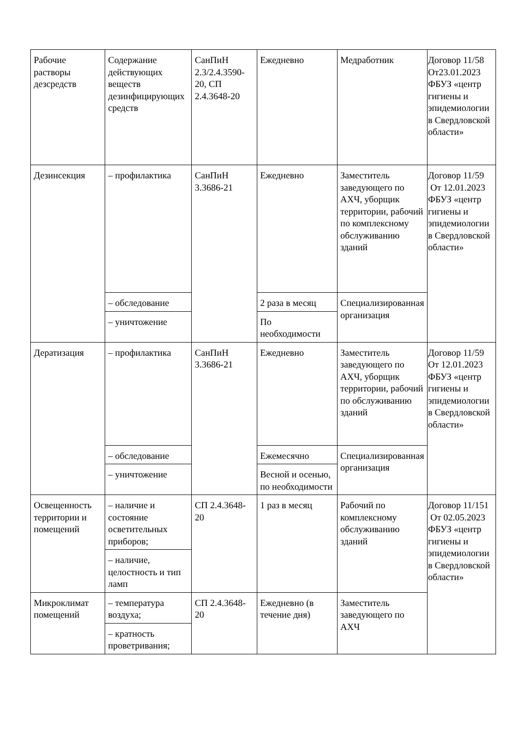| Рабочие растворы дезсредств | Содержание действующих веществ дезинфицирующих средств | СанПиН 2.3/2.4.3590-20, СП 2.4.3648-20 | Ежедневно | Медработник | Договор 11/58 От23.01.2023 ФБУЗ «центр гигиены и эпидемиологии в Свердловской области» |
| Дезинсекция | – профилактика | СанПиН 3.3686-21 | Ежедневно | Заместитель заведующего по АХЧ, уборщик территории, рабочий по комплексному обслуживанию зданий | Договор 11/59 От 12.01.2023 ФБУЗ «центр гигиены и эпидемиологии в Свердловской области» |
| | – обследование | | 2 раза в месяц | Специализированная организация | |
| | – уничтожение | | По необходимости | | |
| Дератизация | – профилактика | СанПиН 3.3686-21 | Ежедневно | Заместитель заведующего по АХЧ, уборщик территории, рабочий по обслуживанию зданий | Договор 11/59 От 12.01.2023 ФБУЗ «центр гигиены и эпидемиологии в Свердловской области» |
| | – обследование | | Ежемесячно | Специализированная организация | |
| | – уничтожение | | Весной и осенью, по необходимости | | |
| Освещенность территории и помещений | – наличие и состояние осветительных приборов; | СП 2.4.3648-20 | 1 раз в месяц | Рабочий по комплексному обслуживанию зданий | Договор 11/151 От 02.05.2023 ФБУЗ «центр гигиены и эпидемиологии в Свердловской области» |
| | – наличие, целостность и тип ламп | | | | |
| Микроклимат помещений | – температура воздуха; | СП 2.4.3648-20 | Ежедневно (в течение дня) | Заместитель заведующего по АХЧ | |
| | – кратность проветривания; | | | | |